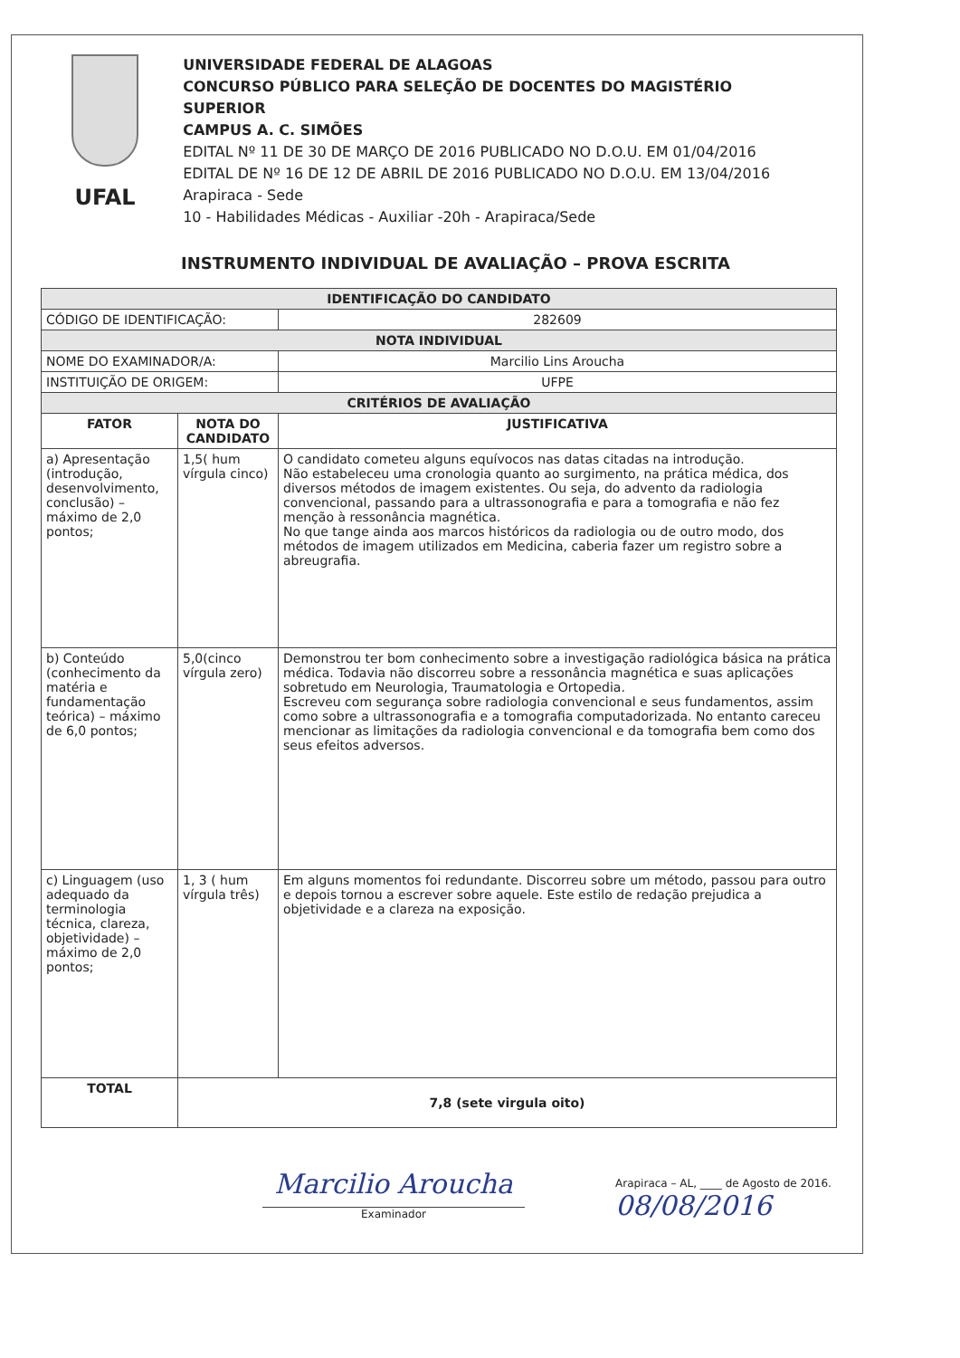UFAL
UNIVERSIDADE FEDERAL DE ALAGOAS
CONCURSO PÚBLICO PARA SELEÇÃO DE DOCENTES DO MAGISTÉRIO SUPERIOR
CAMPUS A. C. SIMÕES
EDITAL Nº 11 DE 30 DE MARÇO DE 2016 PUBLICADO NO D.O.U. EM 01/04/2016
EDITAL DE Nº 16 DE 12 DE ABRIL DE 2016 PUBLICADO NO D.O.U. EM 13/04/2016
Arapiraca - Sede
10 - Habilidades Médicas - Auxiliar -20h - Arapiraca/Sede
INSTRUMENTO INDIVIDUAL DE AVALIAÇÃO – PROVA ESCRITA
| IDENTIFICAÇÃO DO CANDIDATO | | |
| CÓDIGO DE IDENTIFICAÇÃO: | | 282609 |
| NOTA INDIVIDUAL | | |
| NOME DO EXAMINADOR/A: | | Marcilio Lins Aroucha |
| INSTITUIÇÃO DE ORIGEM: | | UFPE |
| CRITÉRIOS DE AVALIAÇÃO | | |
| FATOR | NOTA DO CANDIDATO | JUSTIFICATIVA |
| a) Apresentação (introdução, desenvolvimento, conclusão) – máximo de 2,0 pontos; | 1,5( hum vírgula cinco) | O candidato cometeu alguns equívocos nas datas citadas na introdução. Não estabeleceu uma cronologia quanto ao surgimento, na prática médica, dos diversos métodos de imagem existentes. Ou seja, do advento da radiologia convencional, passando para a ultrassonografia e para a tomografia e não fez menção à ressonância magnética. No que tange ainda aos marcos históricos da radiologia ou de outro modo, dos métodos de imagem utilizados em Medicina, caberia fazer um registro sobre a abreugrafia. |
| b) Conteúdo (conhecimento da matéria e fundamentação teórica) – máximo de 6,0 pontos; | 5,0(cinco vírgula zero) | Demonstrou ter bom conhecimento sobre a investigação radiológica básica na prática médica. Todavia não discorreu sobre a ressonância magnética e suas aplicações sobretudo em Neurologia, Traumatologia e Ortopedia. Escreveu com segurança sobre radiologia convencional e seus fundamentos, assim como sobre a ultrassonografia e a tomografia computadorizada. No entanto careceu mencionar as limitações da radiologia convencional e da tomografia bem como dos seus efeitos adversos. |
| c) Linguagem (uso adequado da terminologia técnica, clareza, objetividade) – máximo de 2,0 pontos; | 1, 3 ( hum vírgula três) | Em alguns momentos foi redundante. Discorreu sobre um método, passou para outro e depois tornou a escrever sobre aquele. Este estilo de redação prejudica a objetividade e a clareza na exposição. |
| TOTAL | 7,8 (sete virgula oito) | |
Marcilio Aroucha
Examinador
Arapiraca – AL, ____ de Agosto de 2016.
08/08/2016